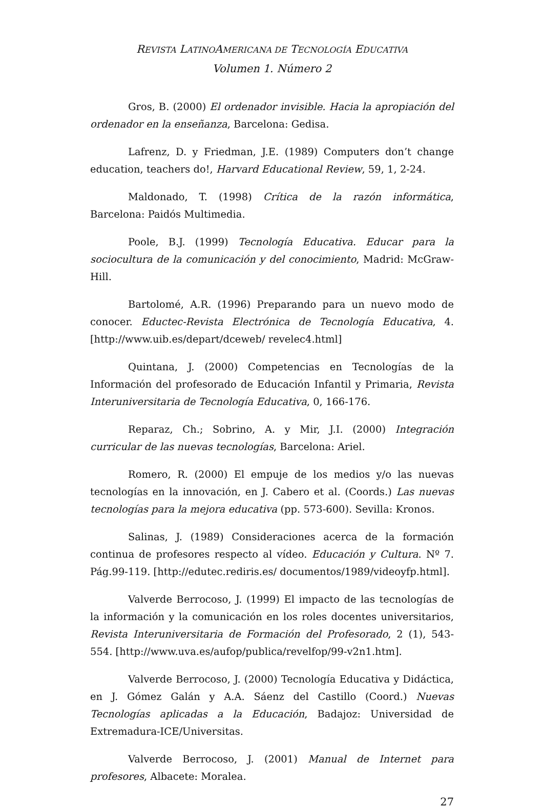REVISTA LATINOAMERICANA DE TECNOLOGÍA EDUCATIVA
Volumen 1. Número 2
Gros, B. (2000) El ordenador invisible. Hacia la apropiación del ordenador en la enseñanza, Barcelona: Gedisa.
Lafrenz, D. y Friedman, J.E. (1989) Computers don’t change education, teachers do!, Harvard Educational Review, 59, 1, 2-24.
Maldonado, T. (1998) Crítica de la razón informática, Barcelona: Paidós Multimedia.
Poole, B.J. (1999) Tecnología Educativa. Educar para la sociocultura de la comunicación y del conocimiento, Madrid: McGraw-Hill.
Bartolomé, A.R. (1996) Preparando para un nuevo modo de conocer. Eductec-Revista Electrónica de Tecnología Educativa, 4. [http://www.uib.es/depart/dceweb/ revelec4.html]
Quintana, J. (2000) Competencias en Tecnologías de la Información del profesorado de Educación Infantil y Primaria, Revista Interuniversitaria de Tecnología Educativa, 0, 166-176.
Reparaz, Ch.; Sobrino, A. y Mir, J.I. (2000) Integración curricular de las nuevas tecnologías, Barcelona: Ariel.
Romero, R. (2000) El empuje de los medios y/o las nuevas tecnologías en la innovación, en J. Cabero et al. (Coords.) Las nuevas tecnologías para la mejora educativa (pp. 573-600). Sevilla: Kronos.
Salinas, J. (1989) Consideraciones acerca de la formación continua de profesores respecto al vídeo. Educación y Cultura. Nº 7. Pág.99-119. [http://edutec.rediris.es/ documentos/1989/videoyfp.html].
Valverde Berrocoso, J. (1999) El impacto de las tecnologías de la información y la comunicación en los roles docentes universitarios, Revista Interuniversitaria de Formación del Profesorado, 2 (1), 543-554. [http://www.uva.es/aufop/publica/revelfop/99-v2n1.htm].
Valverde Berrocoso, J. (2000) Tecnología Educativa y Didáctica, en J. Gómez Galán y A.A. Sáenz del Castillo (Coord.) Nuevas Tecnologías aplicadas a la Educación, Badajoz: Universidad de Extremadura-ICE/Universitas.
Valverde Berrocoso, J. (2001) Manual de Internet para profesores, Albacete: Moralea.
27